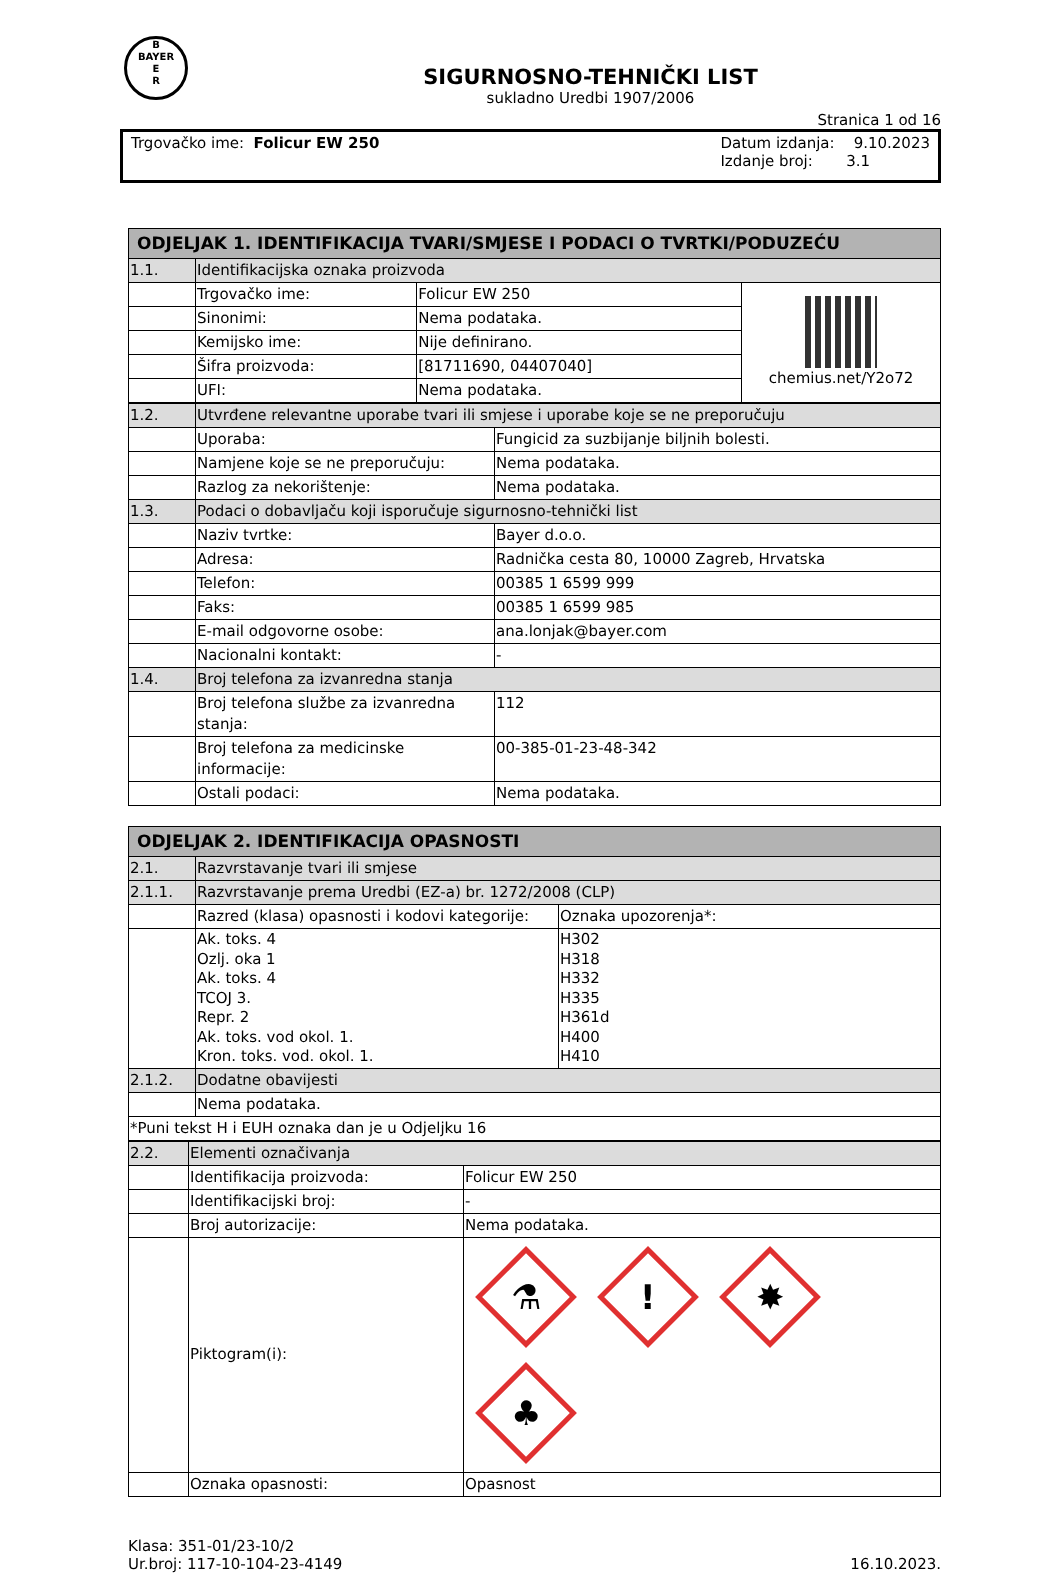B
BAYER
E
R
SIGURNOSNO-TEHNIČKI LIST
sukladno Uredbi 1907/2006
Stranica 1 od 16
Trgovačko ime: Folicur EW 250 Datum izdanja: 9.10.2023
Izdanje broj: 3.1
| ODJELJAK 1. IDENTIFIKACIJA TVARI/SMJESE I PODACI O TVRTKI/PODUZEĆU | | | |
| 1.1. | Identifikacijska oznaka proizvoda | | |
| | Trgovačko ime: | Folicur EW 250 | chemius.net/Y2o72 |
| | Sinonimi: | Nema podataka. | |
| | Kemijsko ime: | Nije definirano. | |
| | Šifra proizvoda: | [81711690, 04407040] | |
| | UFI: | Nema podataka. | |
| 1.2. | Utvrđene relevantne uporabe tvari ili smjese i uporabe koje se ne preporučuju | |
| | Uporaba: | Fungicid za suzbijanje biljnih bolesti. |
| | Namjene koje se ne preporučuju: | Nema podataka. |
| | Razlog za nekorištenje: | Nema podataka. |
| 1.3. | Podaci o dobavljaču koji isporučuje sigurnosno-tehnički list | |
| | Naziv tvrtke: | Bayer d.o.o. |
| | Adresa: | Radnička cesta 80, 10000 Zagreb, Hrvatska |
| | Telefon: | 00385 1 6599 999 |
| | Faks: | 00385 1 6599 985 |
| | E-mail odgovorne osobe: | ana.lonjak@bayer.com |
| | Nacionalni kontakt: | - |
| 1.4. | Broj telefona za izvanredna stanja | |
| | Broj telefona službe za izvanredna stanja: | 112 |
| | Broj telefona za medicinske informacije: | 00-385-01-23-48-342 |
| | Ostali podaci: | Nema podataka. |
| ODJELJAK 2. IDENTIFIKACIJA OPASNOSTI | | |
| 2.1. | Razvrstavanje tvari ili smjese | |
| 2.1.1. | Razvrstavanje prema Uredbi (EZ-a) br. 1272/2008 (CLP) | |
| | Razred (klasa) opasnosti i kodovi kategorije: | Oznaka upozorenja*: |
| | Ak. toks. 4 Ozlj. oka 1 Ak. toks. 4 TCOJ 3. Repr. 2 Ak. toks. vod okol. 1. Kron. toks. vod. okol. 1. | H302 H318 H332 H335 H361d H400 H410 |
| 2.1.2. | Dodatne obavijesti | |
| | Nema podataka. | |
| *Puni tekst H i EUH oznaka dan je u Odjeljku 16 | | |
| 2.2. | Elementi označivanja | |
| | Identifikacija proizvoda: | Folicur EW 250 |
| | Identifikacijski broj: | - |
| | Broj autorizacije: | Nema podataka. |
| | Piktogram(i): | ⚗ ! ✸ ♣ |
| | Oznaka opasnosti: | Opasnost |
Klasa: 351-01/23-10/2
Ur.broj: 117-10-104-23-4149
16.10.2023.